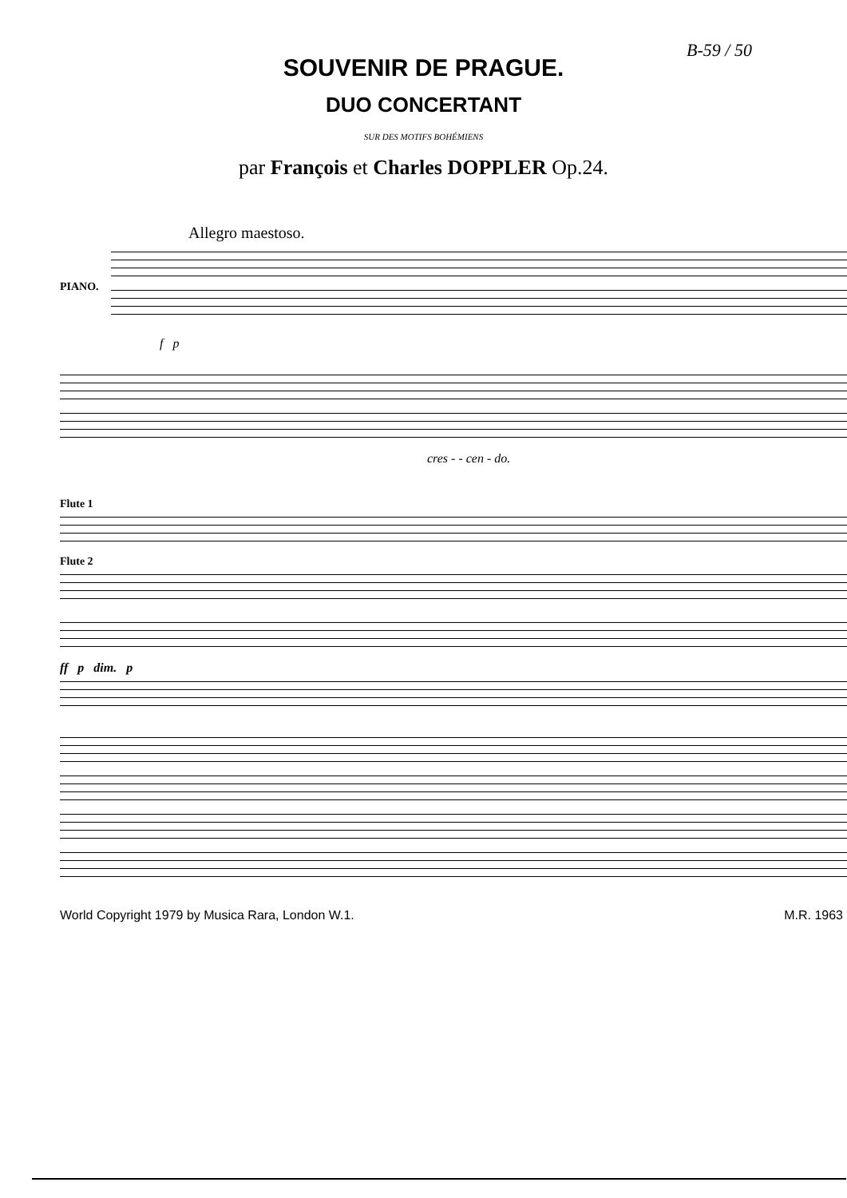B-59 / 50
SOUVENIR DE PRAGUE.
DUO CONCERTANT
SUR DES MOTIFS BOHÉMIENS
par François et Charles DOPPLER Op.24.
Allegro maestoso.
PIANO.
f p
cres - - cen - do.
Flute 1
Flute 2
ff p dim. p
World Copyright 1979 by Musica Rara, London W.1. M.R. 1963